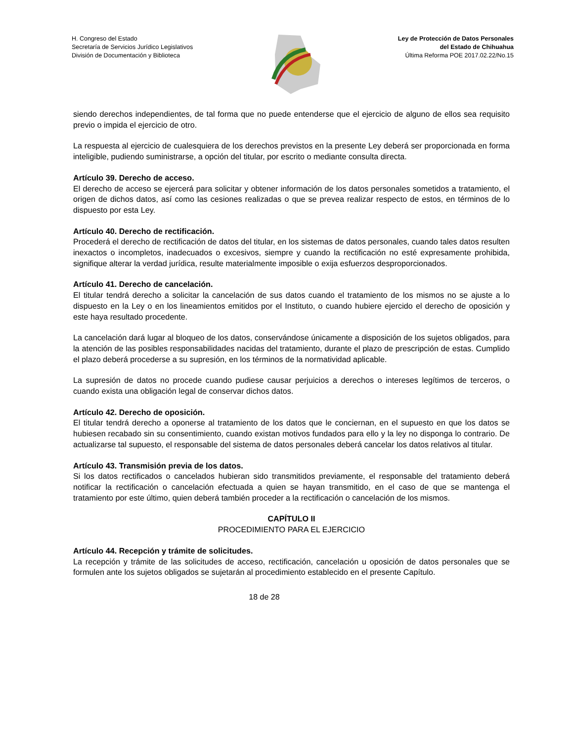H. Congreso del Estado
Secretaría de Servicios Jurídico Legislativos
División de Documentación y Biblioteca
Ley de Protección de Datos Personales
del Estado de Chihuahua
Última Reforma POE 2017.02.22/No.15
siendo derechos independientes, de tal forma que no puede entenderse que el ejercicio de alguno de ellos sea requisito previo o impida el ejercicio de otro.
La respuesta al ejercicio de cualesquiera de los derechos previstos en la presente Ley deberá ser proporcionada en forma inteligible, pudiendo suministrarse, a opción del titular, por escrito o mediante consulta directa.
Artículo 39. Derecho de acceso.
El derecho de acceso se ejercerá para solicitar y obtener información de los datos personales sometidos a tratamiento, el origen de dichos datos, así como las cesiones realizadas o que se prevea realizar respecto de estos, en términos de lo dispuesto por esta Ley.
Artículo 40. Derecho de rectificación.
Procederá el derecho de rectificación de datos del titular, en los sistemas de datos personales, cuando tales datos resulten inexactos o incompletos, inadecuados o excesivos, siempre y cuando la rectificación no esté expresamente prohibida, signifique alterar la verdad jurídica, resulte materialmente imposible o exija esfuerzos desproporcionados.
Artículo 41. Derecho de cancelación.
El titular tendrá derecho a solicitar la cancelación de sus datos cuando el tratamiento de los mismos no se ajuste a lo dispuesto en la Ley o en los lineamientos emitidos por el Instituto, o cuando hubiere ejercido el derecho de oposición y este haya resultado procedente.
La cancelación dará lugar al bloqueo de los datos, conservándose únicamente a disposición de los sujetos obligados, para la atención de las posibles responsabilidades nacidas del tratamiento, durante el plazo de prescripción de estas. Cumplido el plazo deberá procederse a su supresión, en los términos de la normatividad aplicable.
La supresión de datos no procede cuando pudiese causar perjuicios a derechos o intereses legítimos de terceros, o cuando exista una obligación legal de conservar dichos datos.
Artículo 42. Derecho de oposición.
El titular tendrá derecho a oponerse al tratamiento de los datos que le conciernan, en el supuesto en que los datos se hubiesen recabado sin su consentimiento, cuando existan motivos fundados para ello y la ley no disponga lo contrario. De actualizarse tal supuesto, el responsable del sistema de datos personales deberá cancelar los datos relativos al titular.
Artículo 43. Transmisión previa de los datos.
Si los datos rectificados o cancelados hubieran sido transmitidos previamente, el responsable del tratamiento deberá notificar la rectificación o cancelación efectuada a quien se hayan transmitido, en el caso de que se mantenga el tratamiento por este último, quien deberá también proceder a la rectificación o cancelación de los mismos.
CAPÍTULO II
PROCEDIMIENTO PARA EL EJERCICIO
Artículo 44. Recepción y trámite de solicitudes.
La recepción y trámite de las solicitudes de acceso, rectificación, cancelación u oposición de datos personales que se formulen ante los sujetos obligados se sujetarán al procedimiento establecido en el presente Capítulo.
18 de 28